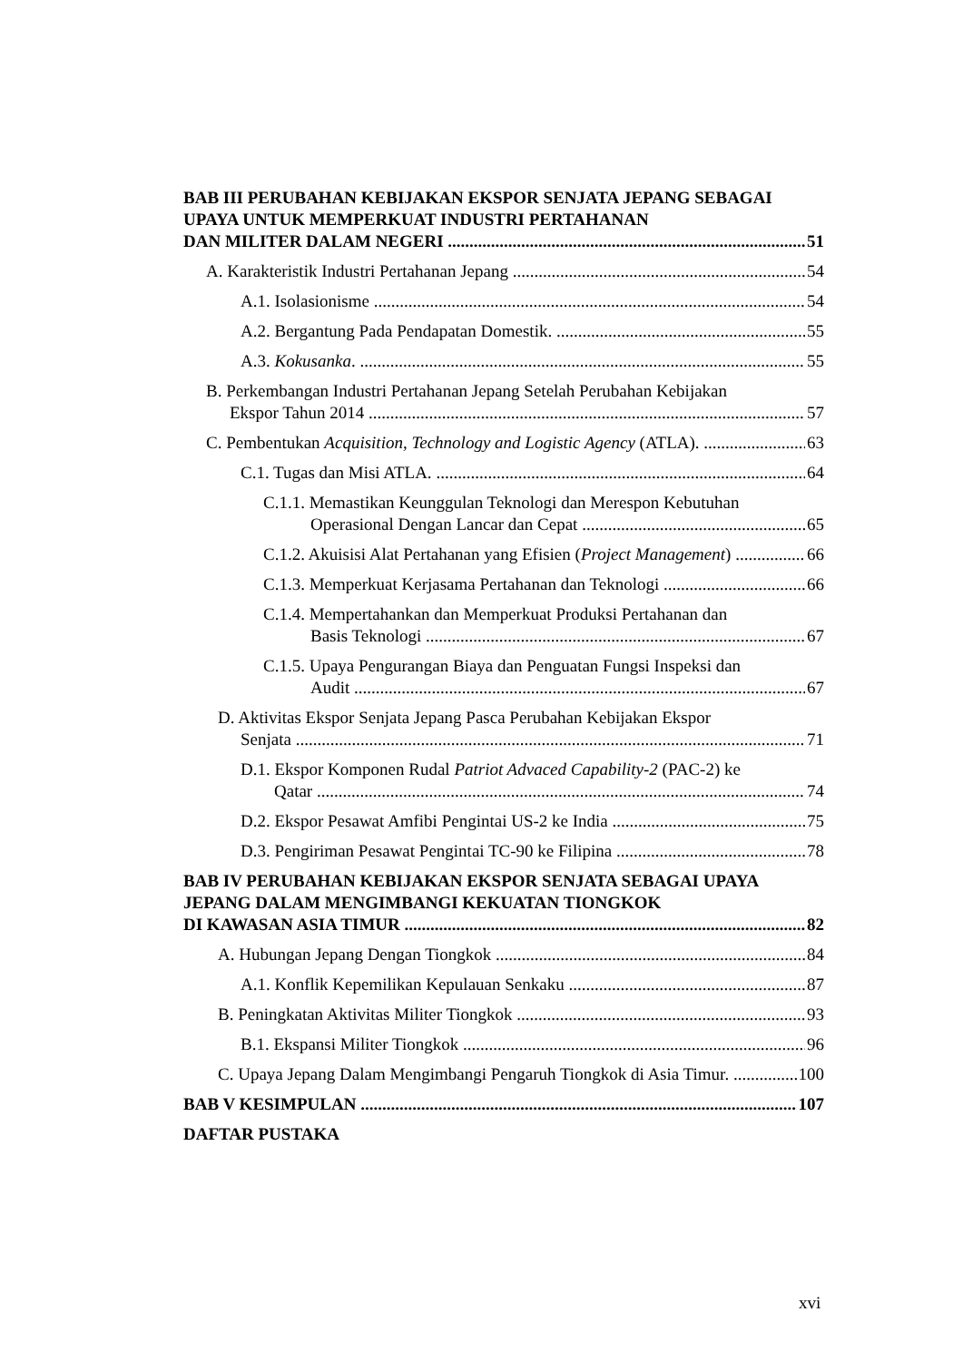BAB III PERUBAHAN KEBIJAKAN EKSPOR SENJATA JEPANG SEBAGAI UPAYA UNTUK MEMPERKUAT INDUSTRI PERTAHANAN
DAN MILITER DALAM NEGERI 51
A. Karakteristik Industri Pertahanan Jepang 54
A.1. Isolasionisme 54
A.2. Bergantung Pada Pendapatan Domestik. 55
A.3. Kokusanka. 55
B. Perkembangan Industri Pertahanan Jepang Setelah Perubahan Kebijakan
Ekspor Tahun 2014 57
C. Pembentukan Acquisition, Technology and Logistic Agency (ATLA). 63
C.1. Tugas dan Misi ATLA. 64
C.1.1. Memastikan Keunggulan Teknologi dan Merespon Kebutuhan
Operasional Dengan Lancar dan Cepat 65
C.1.2. Akuisisi Alat Pertahanan yang Efisien (Project Management) 66
C.1.3. Memperkuat Kerjasama Pertahanan dan Teknologi 66
C.1.4. Mempertahankan dan Memperkuat Produksi Pertahanan dan
Basis Teknologi 67
C.1.5. Upaya Pengurangan Biaya dan Penguatan Fungsi Inspeksi dan
Audit 67
D. Aktivitas Ekspor Senjata Jepang Pasca Perubahan Kebijakan Ekspor
Senjata 71
D.1. Ekspor Komponen Rudal Patriot Advaced Capability-2 (PAC-2) ke
Qatar 74
D.2. Ekspor Pesawat Amfibi Pengintai US-2 ke India 75
D.3. Pengiriman Pesawat Pengintai TC-90 ke Filipina 78
BAB IV PERUBAHAN KEBIJAKAN EKSPOR SENJATA SEBAGAI UPAYA JEPANG DALAM MENGIMBANGI KEKUATAN TIONGKOK
DI KAWASAN ASIA TIMUR 82
A. Hubungan Jepang Dengan Tiongkok 84
A.1. Konflik Kepemilikan Kepulauan Senkaku 87
B. Peningkatan Aktivitas Militer Tiongkok 93
B.1. Ekspansi Militer Tiongkok 96
C. Upaya Jepang Dalam Mengimbangi Pengaruh Tiongkok di Asia Timur. 100
BAB V KESIMPULAN 107
DAFTAR PUSTAKA
xvi